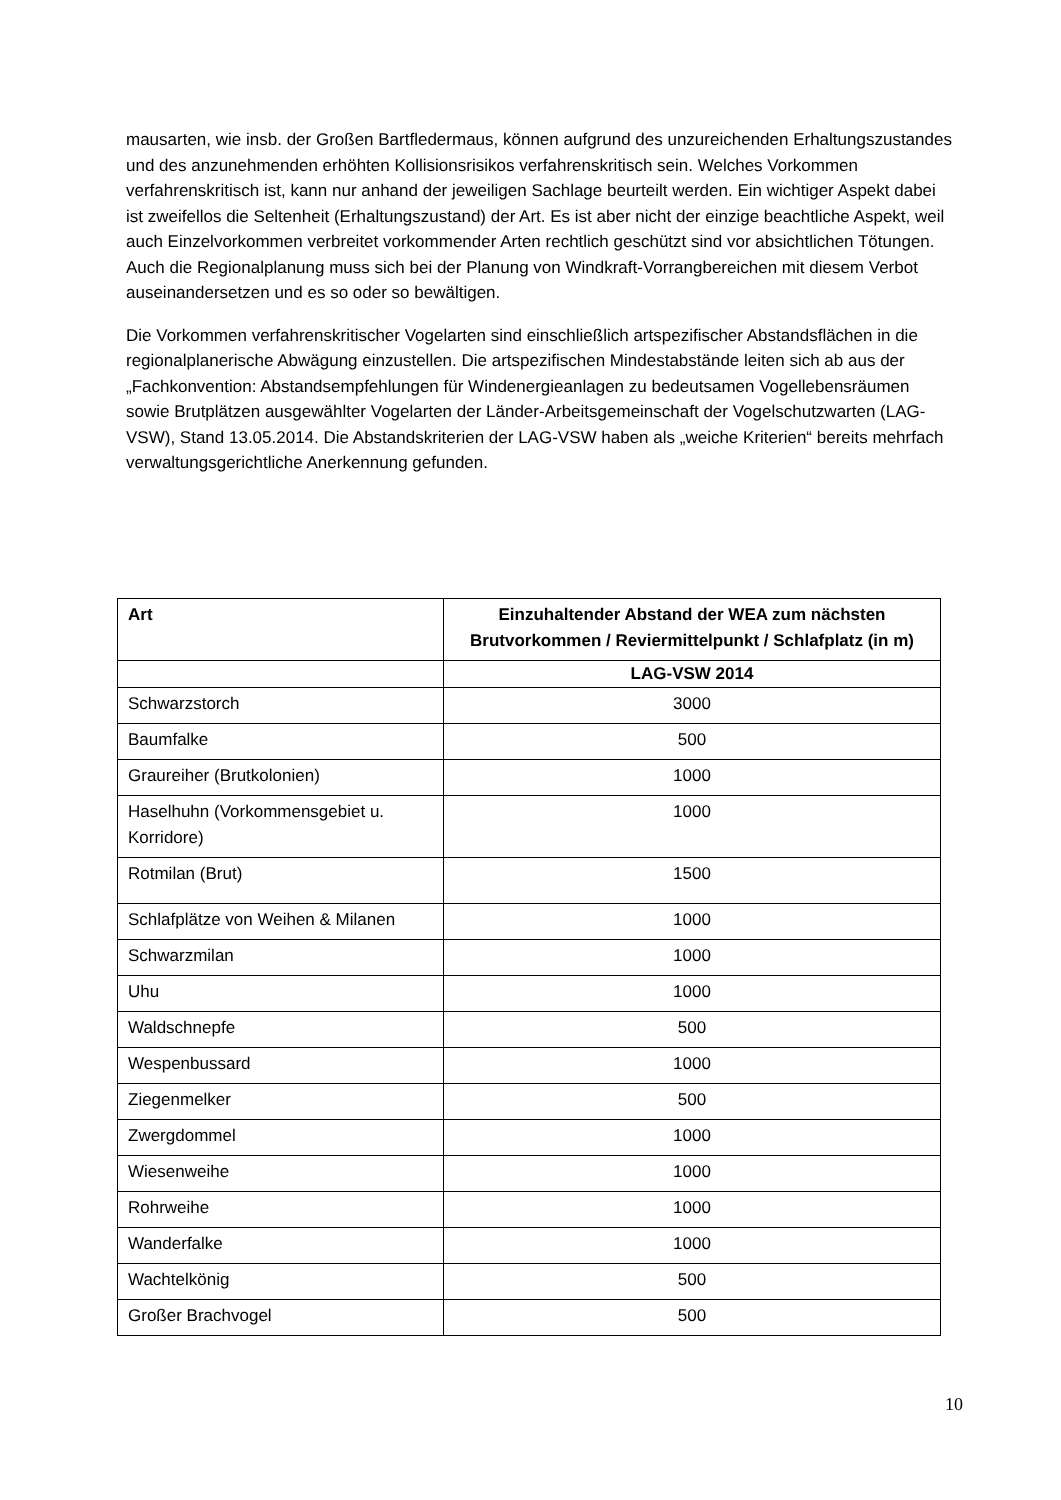mausarten, wie insb. der Großen Bartfledermaus, können aufgrund des unzureichenden Erhaltungszustandes und des anzunehmenden erhöhten Kollisionsrisikos verfahrenskritisch sein. Welches Vorkommen verfahrenskritisch ist, kann nur anhand der jeweiligen Sachlage beurteilt werden. Ein wichtiger Aspekt dabei ist zweifellos die Seltenheit (Erhaltungszustand) der Art. Es ist aber nicht der einzige beachtliche Aspekt, weil auch Einzelvorkommen verbreitet vorkommender Arten rechtlich geschützt sind vor absichtlichen Tötungen. Auch die Regionalplanung muss sich bei der Planung von Windkraft-Vorrangbereichen mit diesem Verbot auseinandersetzen und es so oder so bewältigen.
Die Vorkommen verfahrenskritischer Vogelarten sind einschließlich artspezifischer Abstandsflächen in die regionalplanerische Abwägung einzustellen. Die artspezifischen Mindestabstände leiten sich ab aus der „Fachkonvention: Abstandsempfehlungen für Windenergieanlagen zu bedeutsamen Vogellebensräumen sowie Brutplätzen ausgewählter Vogelarten der Länder-Arbeitsgemeinschaft der Vogelschutzwarten (LAG-VSW), Stand 13.05.2014. Die Abstandskriterien der LAG-VSW haben als „weiche Kriterien“ bereits mehrfach verwaltungsgerichtliche Anerkennung gefunden.
| Art | Einzuhaltender Abstand der WEA zum nächsten Brutvorkommen / Reviermittelpunkt / Schlafplatz (in m) |
| --- | --- |
| | LAG-VSW 2014 |
| Schwarzstorch | 3000 |
| Baumfalke | 500 |
| Graureiher (Brutkolonien) | 1000 |
| Haselhuhn (Vorkommensgebiet u. Korridore) | 1000 |
| Rotmilan (Brut) | 1500 |
| Schlafplätze von Weihen & Milanen | 1000 |
| Schwarzmilan | 1000 |
| Uhu | 1000 |
| Waldschnepfe | 500 |
| Wespenbussard | 1000 |
| Ziegenmelker | 500 |
| Zwergdommel | 1000 |
| Wiesenweihe | 1000 |
| Rohrweihe | 1000 |
| Wanderfalke | 1000 |
| Wachtelkönig | 500 |
| Großer Brachvogel | 500 |
10